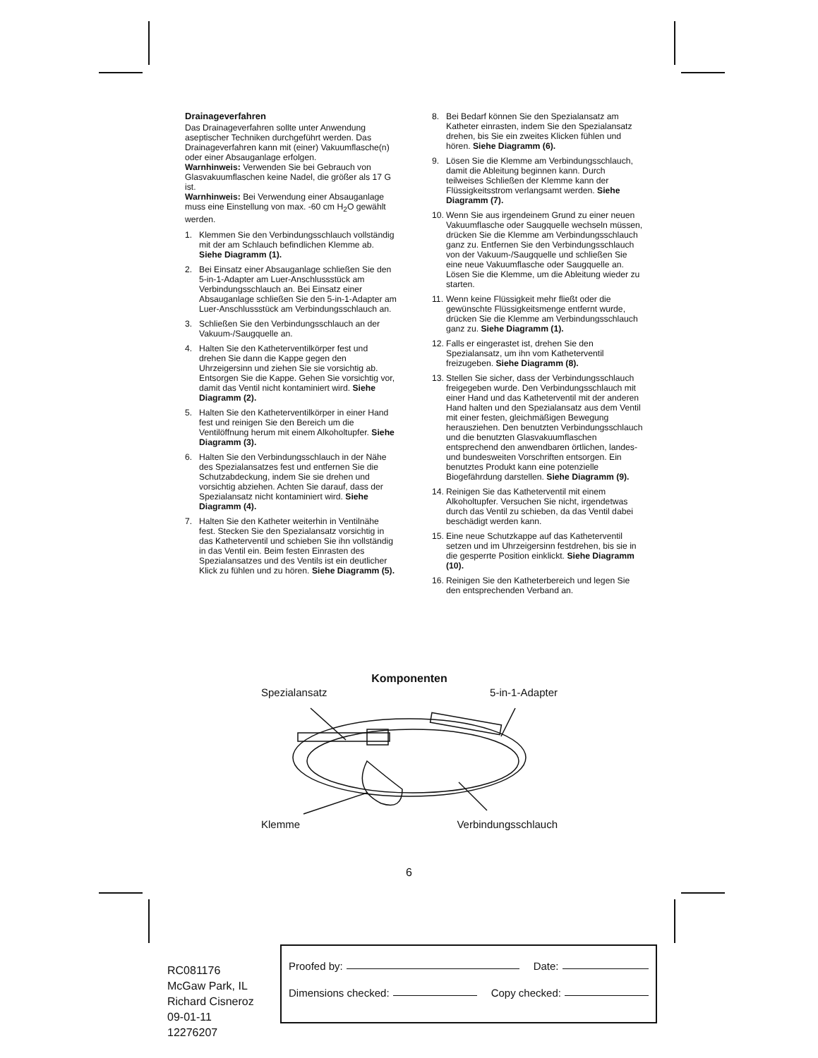Drainageverfahren
Das Drainageverfahren sollte unter Anwendung aseptischer Techniken durchgeführt werden. Das Drainageverfahren kann mit (einer) Vakuumflasche(n) oder einer Absauganlage erfolgen.
Warnhinweis: Verwenden Sie bei Gebrauch von Glasvakuumflaschen keine Nadel, die größer als 17 G ist.
Warnhinweis: Bei Verwendung einer Absauganlage muss eine Einstellung von max. -60 cm H<sub>2</sub>O gewählt werden.
1. Klemmen Sie den Verbindungsschlauch vollständig mit der am Schlauch befindlichen Klemme ab. Siehe Diagramm (1).
2. Bei Einsatz einer Absauganlage schließen Sie den 5-in-1-Adapter am Luer-Anschlussstück am Verbindungsschlauch an. Bei Einsatz einer Absauganlage schließen Sie den 5-in-1-Adapter am Luer-Anschlussstück am Verbindungsschlauch an.
3. Schließen Sie den Verbindungsschlauch an der Vakuum-/Saugquelle an.
4. Halten Sie den Katheterventilkörper fest und drehen Sie dann die Kappe gegen den Uhrzeigersinn und ziehen Sie sie vorsichtig ab. Entsorgen Sie die Kappe. Gehen Sie vorsichtig vor, damit das Ventil nicht kontaminiert wird. Siehe Diagramm (2).
5. Halten Sie den Katheterventilkörper in einer Hand fest und reinigen Sie den Bereich um die Ventilöffnung herum mit einem Alkoholtupfer. Siehe Diagramm (3).
6. Halten Sie den Verbindungsschlauch in der Nähe des Spezialansatzes fest und entfernen Sie die Schutzabdeckung, indem Sie sie drehen und vorsichtig abziehen. Achten Sie darauf, dass der Spezialansatz nicht kontaminiert wird. Siehe Diagramm (4).
7. Halten Sie den Katheter weiterhin in Ventilnähe fest. Stecken Sie den Spezialansatz vorsichtig in das Katheterventil und schieben Sie ihn vollständig in das Ventil ein. Beim festen Einrasten des Spezialansatzes und des Ventils ist ein deutlicher Klick zu fühlen und zu hören. Siehe Diagramm (5).
8. Bei Bedarf können Sie den Spezialansatz am Katheter einrasten, indem Sie den Spezialansatz drehen, bis Sie ein zweites Klicken fühlen und hören. Siehe Diagramm (6).
9. Lösen Sie die Klemme am Verbindungsschlauch, damit die Ableitung beginnen kann. Durch teilweises Schließen der Klemme kann der Flüssigkeitsstrom verlangsamt werden. Siehe Diagramm (7).
10. Wenn Sie aus irgendeinem Grund zu einer neuen Vakuumflasche oder Saugquelle wechseln müssen, drücken Sie die Klemme am Verbindungsschlauch ganz zu. Entfernen Sie den Verbindungsschlauch von der Vakuum-/Saugquelle und schließen Sie eine neue Vakuumflasche oder Saugquelle an. Lösen Sie die Klemme, um die Ableitung wieder zu starten.
11. Wenn keine Flüssigkeit mehr fließt oder die gewünschte Flüssigkeitsmenge entfernt wurde, drücken Sie die Klemme am Verbindungsschlauch ganz zu. Siehe Diagramm (1).
12. Falls er eingerastet ist, drehen Sie den Spezialansatz, um ihn vom Katheterventil freizugeben. Siehe Diagramm (8).
13. Stellen Sie sicher, dass der Verbindungsschlauch freigegeben wurde. Den Verbindungsschlauch mit einer Hand und das Katheterventil mit der anderen Hand halten und den Spezialansatz aus dem Ventil mit einer festen, gleichmäßigen Bewegung herausziehen. Den benutzten Verbindungsschlauch und die benutzten Glasvakuumflaschen entsprechend den anwendbaren örtlichen, landes- und bundesweiten Vorschriften entsorgen. Ein benutztes Produkt kann eine potenzielle Biogefährdung darstellen. Siehe Diagramm (9).
14. Reinigen Sie das Katheterventil mit einem Alkoholtupfer. Versuchen Sie nicht, irgendetwas durch das Ventil zu schieben, da das Ventil dabei beschädigt werden kann.
15. Eine neue Schutzkappe auf das Katheterventil setzen und im Uhrzeigersinn festdrehen, bis sie in die gesperrte Position einklickt. Siehe Diagramm (10).
16. Reinigen Sie den Katheterbereich und legen Sie den entsprechenden Verband an.
Komponenten
Spezialansatz 5-in-1-Adapter
Klemme Verbindungsschlauch
6
RC081176
McGaw Park, IL
Richard Cisneroz
09-01-11
12276207
Proofed by: Date:
Dimensions checked: Copy checked: